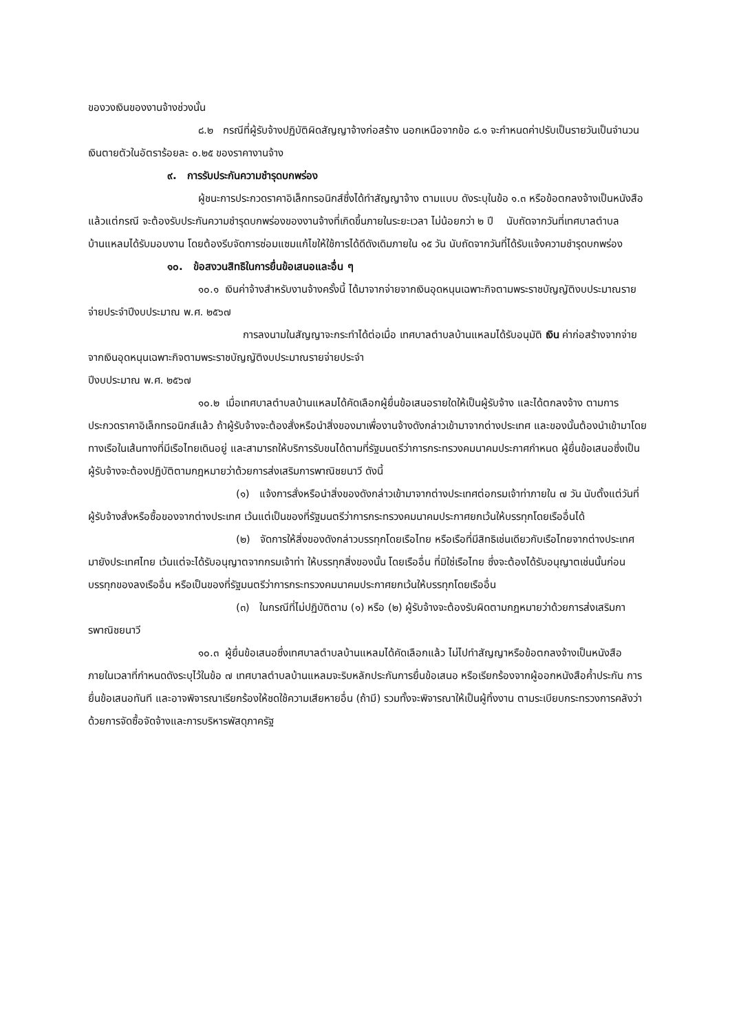ของวงเงินของงานจ้างช่วงนั้น
๘.๒ กรณีที่ผู้รับจ้างปฏิบัติผิดสัญญาจ้างก่อสร้าง นอกเหนือจากข้อ ๘.๑ จะกำหนดค่าปรับเป็นรายวันเป็นจำนวนเงินตายตัวในอัตราร้อยละ ๐.๒๕ ของราคางานจ้าง
๙. การรับประกันความชำรุดบกพร่อง
ผู้ชนะการประกวดราคาอิเล็กทรอนิกส์ซึ่งได้ทำสัญญาจ้าง ตามแบบ ดังระบุในข้อ ๑.๓ หรือข้อตกลงจ้างเป็นหนังสือแล้วแต่กรณี จะต้องรับประกันความชำรุดบกพร่องของงานจ้างที่เกิดขึ้นภายในระยะเวลา ไม่น้อยกว่า ๒ ปี นับถัดจากวันที่เทศบาลตำบลบ้านแหลมได้รับมอบงาน โดยต้องรีบจัดการซ่อมแซมแก้ไขให้ใช้การได้ดีดังเดิมภายใน ๑๕ วัน นับถัดจากวันที่ได้รับแจ้งความชำรุดบกพร่อง
๑๐. ข้อสงวนสิทธิในการยื่นข้อเสนอและอื่น ๆ
๑๐.๑ เงินค่าจ้างสำหรับงานจ้างครั้งนี้ ได้มาจากจ่ายจากเงินอุดหนุนเฉพาะกิจตามพระราชบัญญัติงบประมาณรายจ่ายประจำปีงบประมาณ พ.ศ. ๒๕๖๗
การลงนามในสัญญาจะกระทำได้ต่อเมื่อ เทศบาลตำบลบ้านแหลมได้รับอนุมัติ เงิน ค่าก่อสร้างจากจ่ายจากเงินอุดหนุนเฉพาะกิจตามพระราชบัญญัติงบประมาณรายจ่ายประจำ
ปีงบประมาณ พ.ศ. ๒๕๖๗
๑๐.๒ เมื่อเทศบาลตำบลบ้านแหลมได้คัดเลือกผู้ยื่นข้อเสนอรายใดให้เป็นผู้รับจ้าง และได้ตกลงจ้าง ตามการประกวดราคาอิเล็กทรอนิกส์แล้ว ถ้าผู้รับจ้างจะต้องสั่งหรือนำสิ่งของมาเพื่องานจ้างดังกล่าวเข้ามาจากต่างประเทศ และของนั้นต้องนำเข้ามาโดยทางเรือในเส้นทางที่มีเรือไทยเดินอยู่ และสามารถให้บริการรับขนได้ตามที่รัฐมนตรีว่าการกระทรวงคมนาคมประกาศกำหนด ผู้ยื่นข้อเสนอซึ่งเป็นผู้รับจ้างจะต้องปฏิบัติตามกฎหมายว่าด้วยการส่งเสริมการพาณิชยนาวี ดังนี้
(๑) แจ้งการสั่งหรือนำสิ่งของดังกล่าวเข้ามาจากต่างประเทศต่อกรมเจ้าท่าภายใน ๗ วัน นับตั้งแต่วันที่ผู้รับจ้างสั่งหรือซื้อของจากต่างประเทศ เว้นแต่เป็นของที่รัฐมนตรีว่าการกระทรวงคมนาคมประกาศยกเว้นให้บรรทุกโดยเรืออื่นได้
(๒) จัดการให้สิ่งของดังกล่าวบรรทุกโดยเรือไทย หรือเรือที่มีสิทธิเช่นเดียวกับเรือไทยจากต่างประเทศมายังประเทศไทย เว้นแต่จะได้รับอนุญาตจากกรมเจ้าท่า ให้บรรทุกสิ่งของนั้น โดยเรืออื่น ที่มิใช่เรือไทย ซึ่งจะต้องได้รับอนุญาตเช่นนั้นก่อนบรรทุกของลงเรืออื่น หรือเป็นของที่รัฐมนตรีว่าการกระทรวงคมนาคมประกาศยกเว้นให้บรรทุกโดยเรืออื่น
(๓) ในกรณีที่ไม่ปฏิบัติตาม (๑) หรือ (๒) ผู้รับจ้างจะต้องรับผิดตามกฎหมายว่าด้วยการส่งเสริมการพาณิชยนาวี
๑๐.๓ ผู้ยื่นข้อเสนอซึ่งเทศบาลตำบลบ้านแหลมได้คัดเลือกแล้ว ไม่ไปทำสัญญาหรือข้อตกลงจ้างเป็นหนังสือภายในเวลาที่กำหนดดังระบุไว้ในข้อ ๗ เทศบาลตำบลบ้านแหลมจะริบหลักประกันการยื่นข้อเสนอ หรือเรียกร้องจากผู้ออกหนังสือค้ำประกัน การยื่นข้อเสนอทันที และอาจพิจารณาเรียกร้องให้ชดใช้ความเสียหายอื่น (ถ้ามี) รวมทั้งจะพิจารณาให้เป็นผู้ทิ้งงาน ตามระเบียบกระทรวงการคลังว่าด้วยการจัดซื้อจัดจ้างและการบริหารพัสดุภาครัฐ